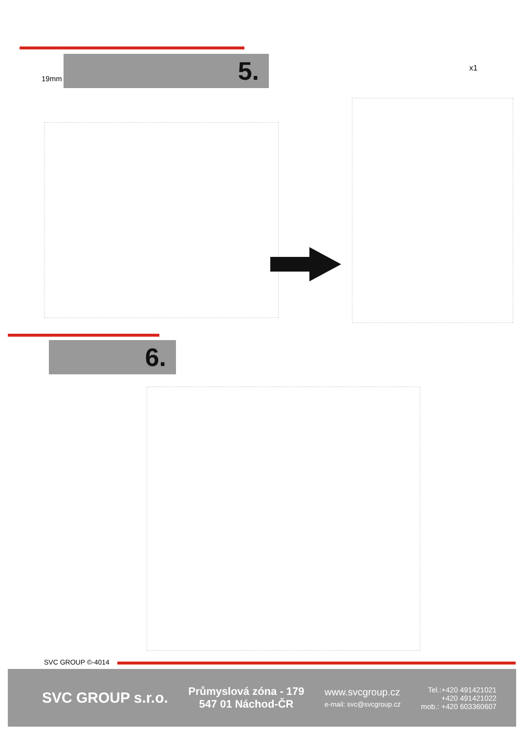5.
19mm
x1
6.
SVC GROUP ©-4014
SVC GROUP s.r.o.
Průmyslová zóna - 179
547 01 Náchod-ČR
www.svcgroup.cz
e-mail: svc@svcgroup.cz
Tel.:+420 491421021
+420 491421022
mob.: +420 603360607